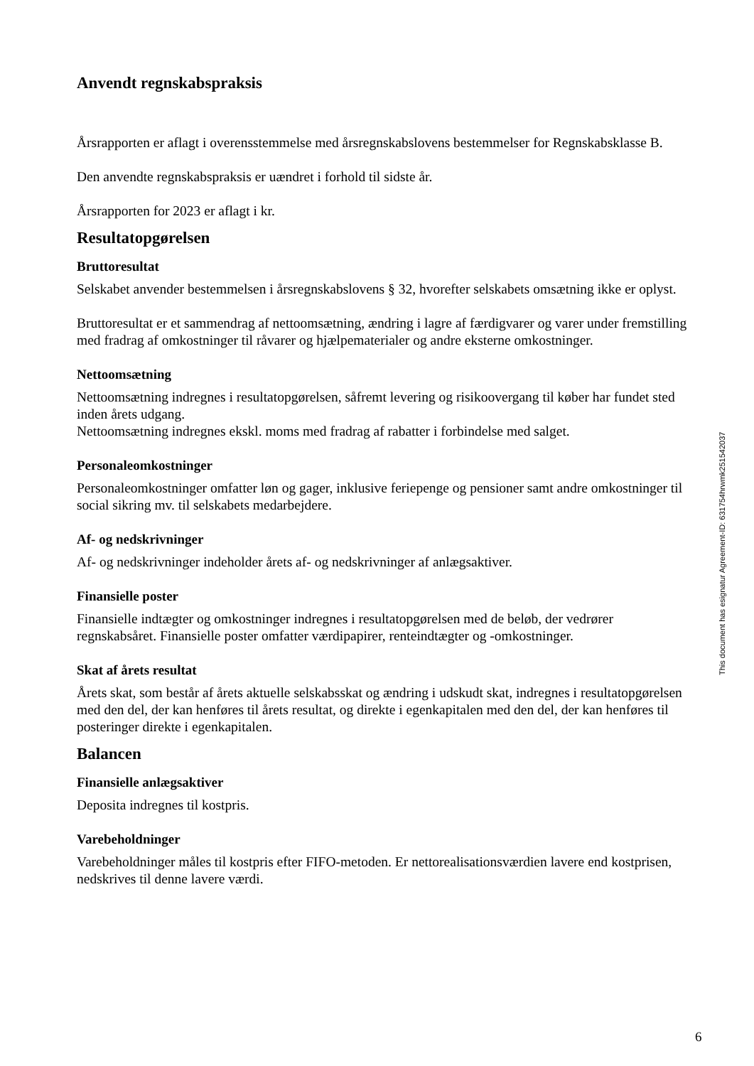Anvendt regnskabspraksis
Årsrapporten er aflagt i overensstemmelse med årsregnskabslovens bestemmelser for Regnskabsklasse B.
Den anvendte regnskabspraksis er uændret i forhold til sidste år.
Årsrapporten for 2023 er aflagt i kr.
Resultatopgørelsen
Bruttoresultat
Selskabet anvender bestemmelsen i årsregnskabslovens § 32, hvorefter selskabets omsætning ikke er oplyst.
Bruttoresultat er et sammendrag af nettoomsætning, ændring i lagre af færdigvarer og varer under fremstilling med fradrag af omkostninger til råvarer og hjælpematerialer og andre eksterne omkostninger.
Nettoomsætning
Nettoomsætning indregnes i resultatopgørelsen, såfremt levering og risikoovergang til køber har fundet sted inden årets udgang.
Nettoomsætning indregnes ekskl. moms med fradrag af rabatter i forbindelse med salget.
Personaleomkostninger
Personaleomkostninger omfatter løn og gager, inklusive feriepenge og pensioner samt andre omkostninger til social sikring mv. til selskabets medarbejdere.
Af- og nedskrivninger
Af- og nedskrivninger indeholder årets af- og nedskrivninger af anlægsaktiver.
Finansielle poster
Finansielle indtægter og omkostninger indregnes i resultatopgørelsen med de beløb, der vedrører regnskabsåret. Finansielle poster omfatter værdipapirer, renteindtægter og -omkostninger.
Skat af årets resultat
Årets skat, som består af årets aktuelle selskabsskat og ændring i udskudt skat, indregnes i resultatopgørelsen med den del, der kan henføres til årets resultat, og direkte i egenkapitalen med den del, der kan henføres til posteringer direkte i egenkapitalen.
Balancen
Finansielle anlægsaktiver
Deposita indregnes til kostpris.
Varebeholdninger
Varebeholdninger måles til kostpris efter FIFO-metoden. Er nettorealisationsværdien lavere end kostprisen, nedskrives til denne lavere værdi.
This document has esignatur Agreement-ID: 631754hrwmk251542037
6